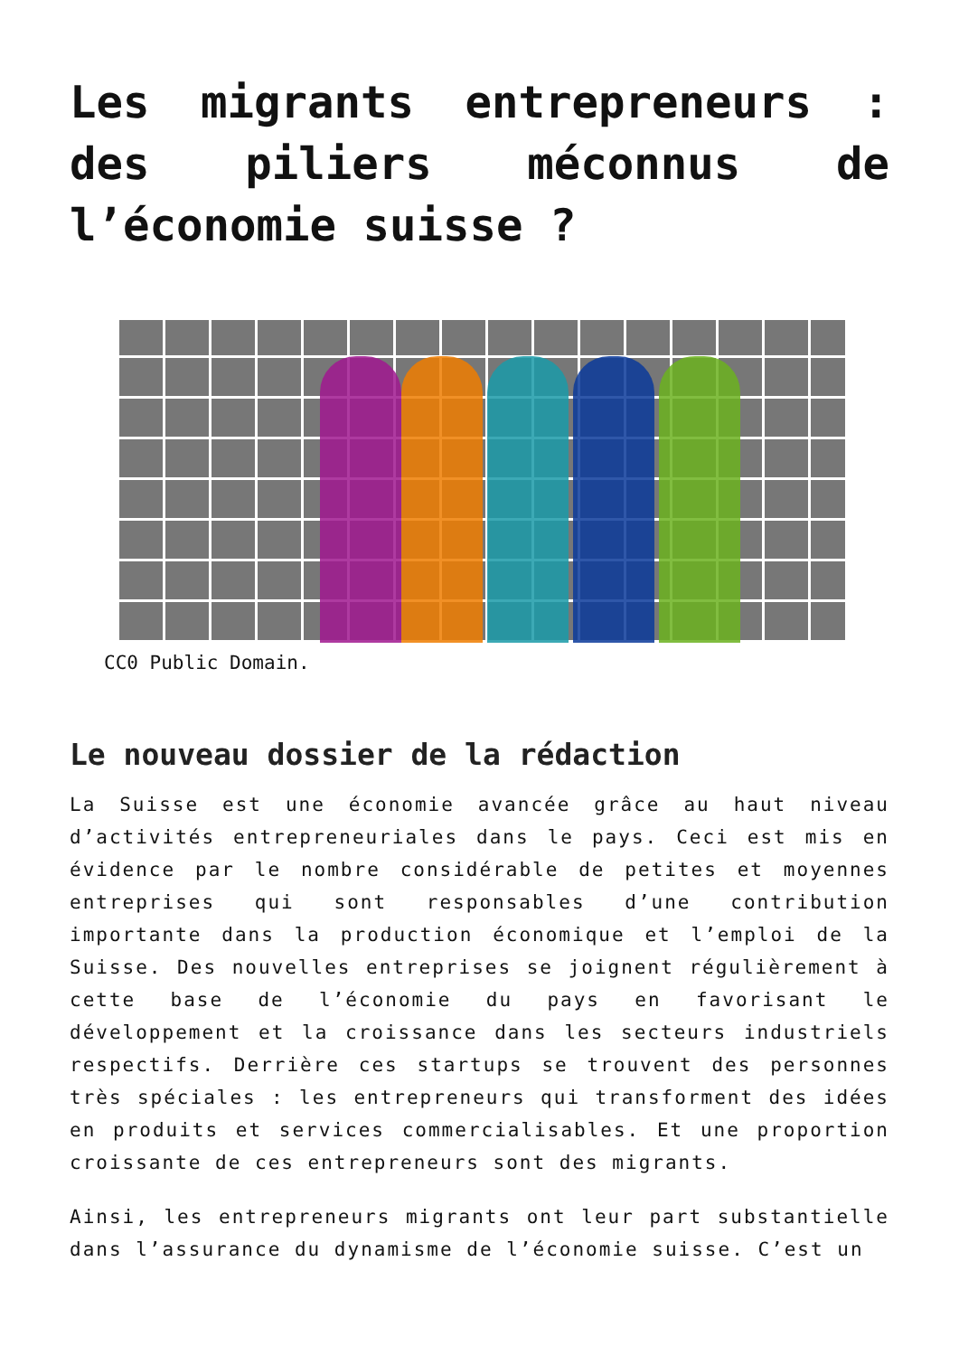Les migrants entrepreneurs : des piliers méconnus de l’économie suisse ?
CC0 Public Domain.
Le nouveau dossier de la rédaction
La Suisse est une économie avancée grâce au haut niveau d’activités entrepreneuriales dans le pays. Ceci est mis en évidence par le nombre considérable de petites et moyennes entreprises qui sont responsables d’une contribution importante dans la production économique et l’emploi de la Suisse. Des nouvelles entreprises se joignent régulièrement à cette base de l’économie du pays en favorisant le développement et la croissance dans les secteurs industriels respectifs. Derrière ces startups se trouvent des personnes très spéciales : les entrepreneurs qui transforment des idées en produits et services commercialisables. Et une proportion croissante de ces entrepreneurs sont des migrants.
Ainsi, les entrepreneurs migrants ont leur part substantielle dans l’assurance du dynamisme de l’économie suisse. C’est un